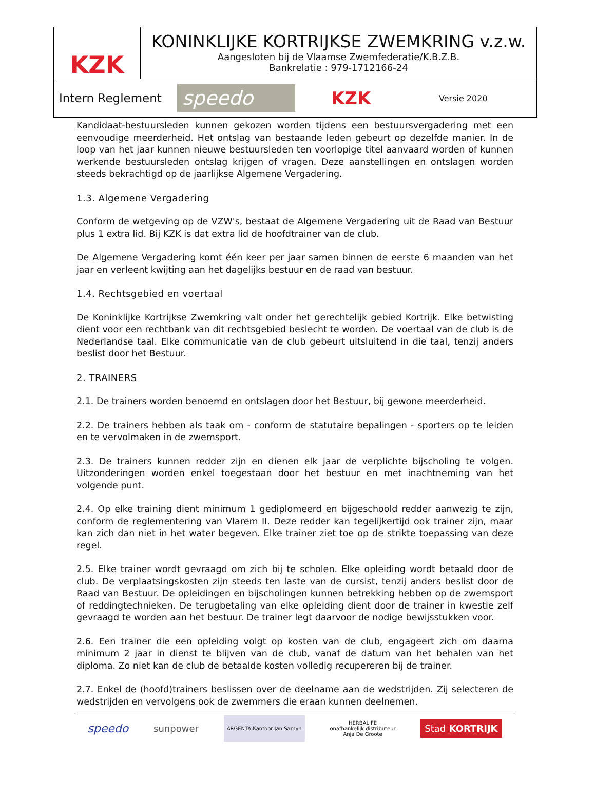KZK
KONINKLIJKE KORTRIJKSE ZWEMKRING v.z.w.
Aangesloten bij de Vlaamse Zwemfederatie/K.B.Z.B.
Bankrelatie : 979-1712166-24
Intern Reglement
speedo
KZK
Versie 2020
Kandidaat-bestuursleden kunnen gekozen worden tijdens een bestuursvergadering met een eenvoudige meerderheid. Het ontslag van bestaande leden gebeurt op dezelfde manier. In de loop van het jaar kunnen nieuwe bestuursleden ten voorlopige titel aanvaard worden of kunnen werkende bestuursleden ontslag krijgen of vragen. Deze aanstellingen en ontslagen worden steeds bekrachtigd op de jaarlijkse Algemene Vergadering.
1.3. Algemene Vergadering
Conform de wetgeving op de VZW's, bestaat de Algemene Vergadering uit de Raad van Bestuur plus 1 extra lid. Bij KZK is dat extra lid de hoofdtrainer van de club.
De Algemene Vergadering komt één keer per jaar samen binnen de eerste 6 maanden van het jaar en verleent kwijting aan het dagelijks bestuur en de raad van bestuur.
1.4. Rechtsgebied en voertaal
De Koninklijke Kortrijkse Zwemkring valt onder het gerechtelijk gebied Kortrijk. Elke betwisting dient voor een rechtbank van dit rechtsgebied beslecht te worden. De voertaal van de club is de Nederlandse taal. Elke communicatie van de club gebeurt uitsluitend in die taal, tenzij anders beslist door het Bestuur.
2. TRAINERS
2.1. De trainers worden benoemd en ontslagen door het Bestuur, bij gewone meerderheid.
2.2. De trainers hebben als taak om - conform de statutaire bepalingen - sporters op te leiden en te vervolmaken in de zwemsport.
2.3. De trainers kunnen redder zijn en dienen elk jaar de verplichte bijscholing te volgen. Uitzonderingen worden enkel toegestaan door het bestuur en met inachtneming van het volgende punt.
2.4. Op elke training dient minimum 1 gediplomeerd en bijgeschoold redder aanwezig te zijn, conform de reglementering van Vlarem II. Deze redder kan tegelijkertijd ook trainer zijn, maar kan zich dan niet in het water begeven. Elke trainer ziet toe op de strikte toepassing van deze regel.
2.5. Elke trainer wordt gevraagd om zich bij te scholen. Elke opleiding wordt betaald door de club. De verplaatsingskosten zijn steeds ten laste van de cursist, tenzij anders beslist door de Raad van Bestuur. De opleidingen en bijscholingen kunnen betrekking hebben op de zwemsport of reddingtechnieken. De terugbetaling van elke opleiding dient door de trainer in kwestie zelf gevraagd te worden aan het bestuur. De trainer legt daarvoor de nodige bewijsstukken voor.
2.6. Een trainer die een opleiding volgt op kosten van de club, engageert zich om daarna minimum 2 jaar in dienst te blijven van de club, vanaf de datum van het behalen van het diploma. Zo niet kan de club de betaalde kosten volledig recupereren bij de trainer.
2.7. Enkel de (hoofd)trainers beslissen over de deelname aan de wedstrijden. Zij selecteren de wedstrijden en vervolgens ook de zwemmers die eraan kunnen deelnemen.
speedo sunpower ARGENTA Kantoor Jan Samyn HERBALIFE
onafhankelijk distributeur
Anja De Groote Stad KORTRIJK